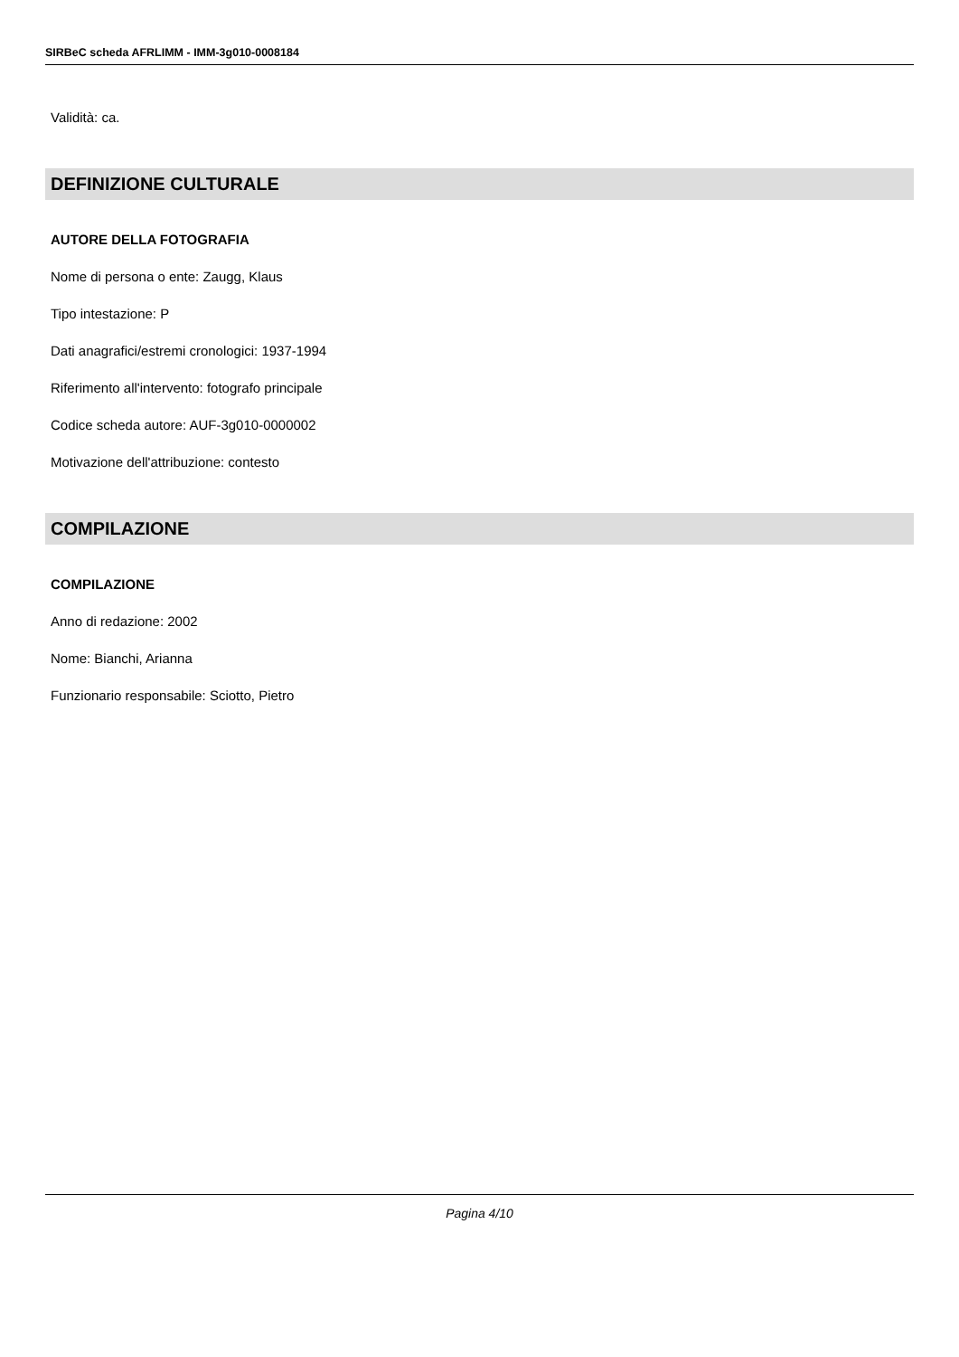SIRBeC scheda AFRLIMM - IMM-3g010-0008184
Validità: ca.
DEFINIZIONE CULTURALE
AUTORE DELLA FOTOGRAFIA
Nome di persona o ente: Zaugg, Klaus
Tipo intestazione: P
Dati anagrafici/estremi cronologici: 1937-1994
Riferimento all'intervento: fotografo principale
Codice scheda autore: AUF-3g010-0000002
Motivazione dell'attribuzione: contesto
COMPILAZIONE
COMPILAZIONE
Anno di redazione: 2002
Nome: Bianchi, Arianna
Funzionario responsabile: Sciotto, Pietro
Pagina 4/10